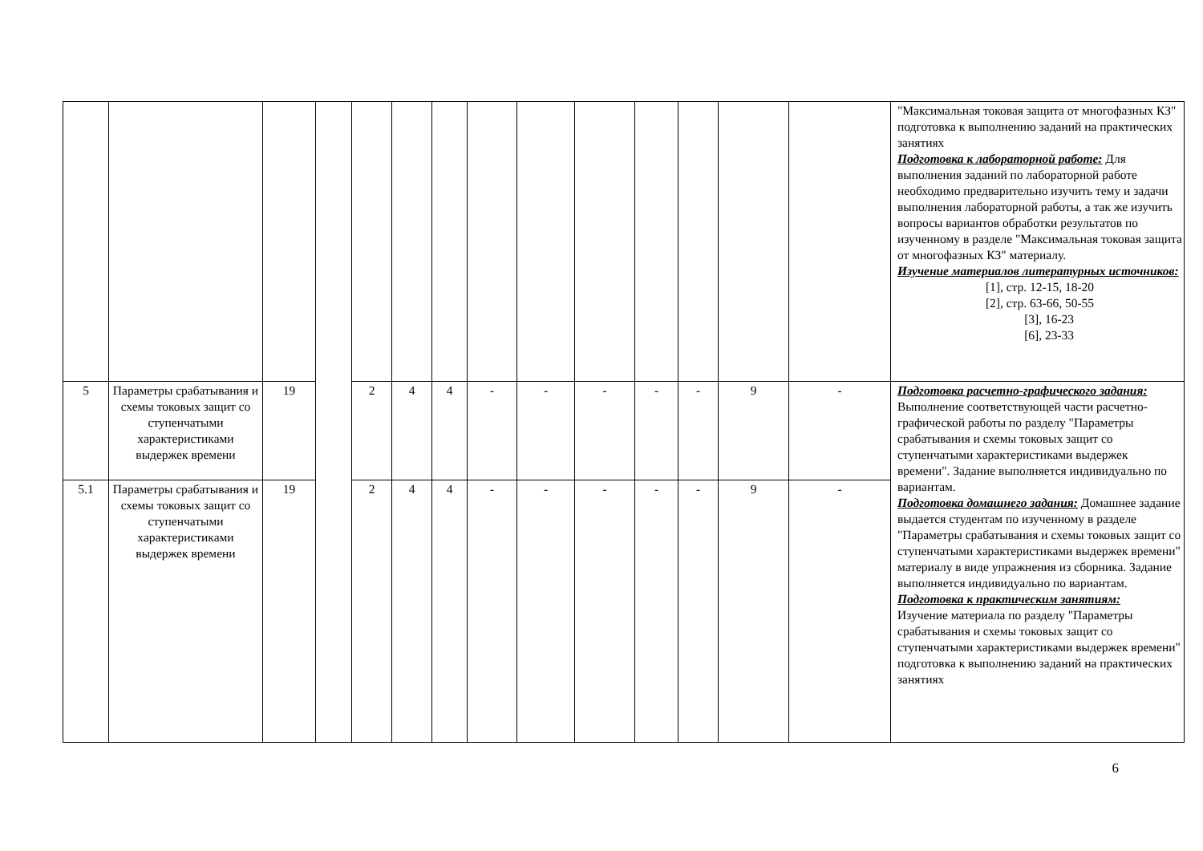| | | | | | | | | | | | | | | "Максимальная токовая защита от многофазных КЗ" подготовка к выполнению заданий на практических занятиях Подготовка к лабораторной работе: Для выполнения заданий по лабораторной работе необходимо предварительно изучить тему и задачи выполнения лабораторной работы, а так же изучить вопросы вариантов обработки результатов по изученному в разделе "Максимальная токовая защита от многофазных КЗ" материалу. Изучение материалов литературных источников: [1], стр. 12-15, 18-20 [2], стр. 63-66, 50-55 [3], 16-23 [6], 23-33 |
| 5 | Параметры срабатывания и схемы токовых защит со ступенчатыми характеристиками выдержек времени | 19 | | 2 | 4 | 4 | - | - | - | - | - | 9 | - | Подготовка расчетно-графического задания: Выполнение соответствующей части расчетно-графической работы по разделу "Параметры срабатывания и схемы токовых защит со ступенчатыми характеристиками выдержек времени". Задание выполняется индивидуально по вариантам. Подготовка домашнего задания: Домашнее задание выдается студентам по изученному в разделе "Параметры срабатывания и схемы токовых защит со ступенчатыми характеристиками выдержек времени" материалу в виде упражнения из сборника. Задание выполняется индивидуально по вариантам. Подготовка к практическим занятиям: Изучение материала по разделу "Параметры срабатывания и схемы токовых защит со ступенчатыми характеристиками выдержек времени" подготовка к выполнению заданий на практических занятиях |
| 5.1 | Параметры срабатывания и схемы токовых защит со ступенчатыми характеристиками выдержек времени | 19 | | 2 | 4 | 4 | - | - | - | - | - | 9 | - | |
6